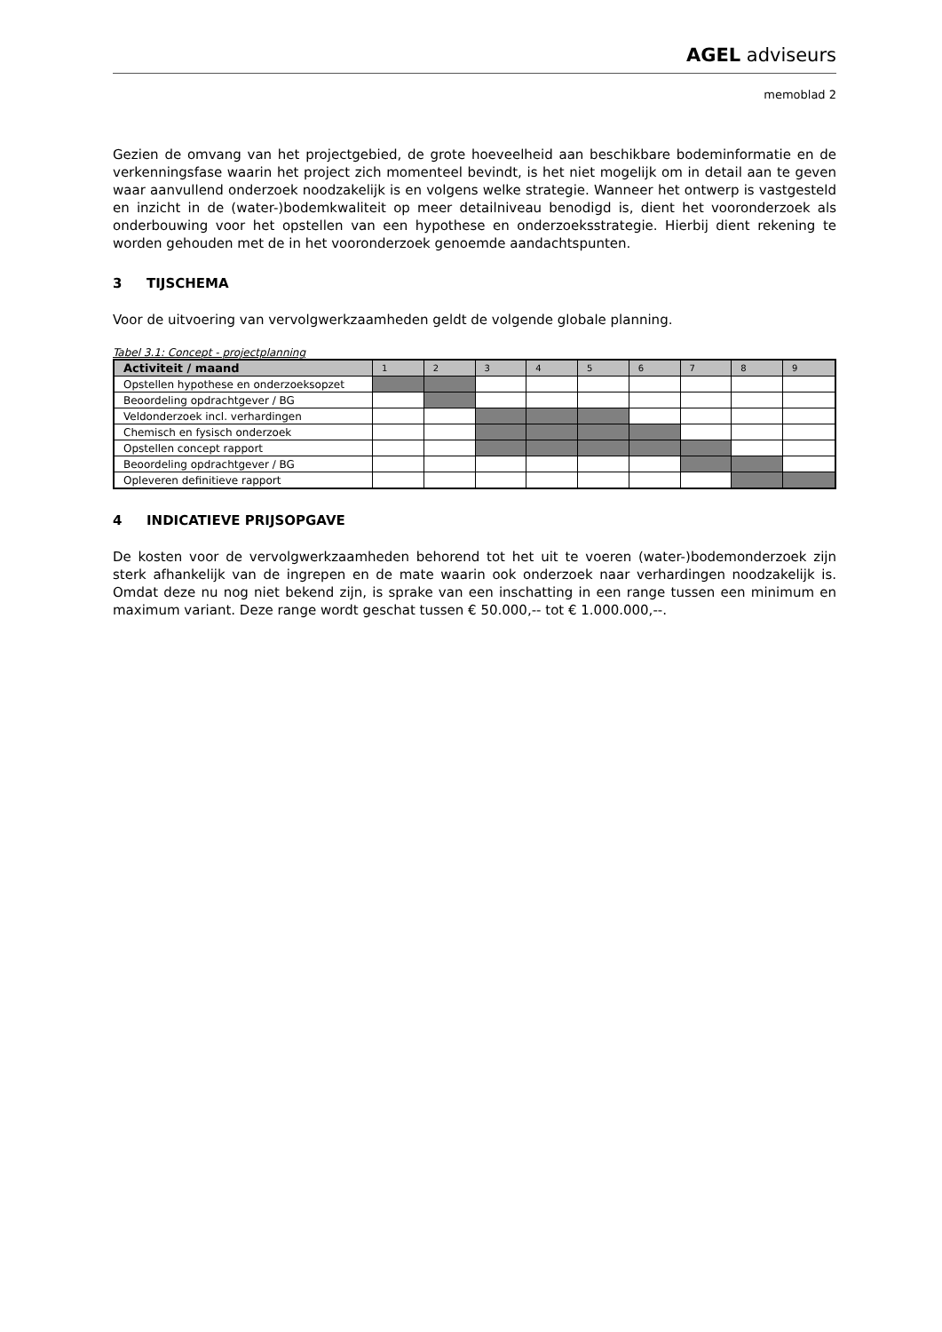AGEL adviseurs
memoblad 2
Gezien de omvang van het projectgebied, de grote hoeveelheid aan beschikbare bodeminformatie en de verkenningsfase waarin het project zich momenteel bevindt, is het niet mogelijk om in detail aan te geven waar aanvullend onderzoek noodzakelijk is en volgens welke strategie. Wanneer het ontwerp is vastgesteld en inzicht in de (water-)bodemkwaliteit op meer detailniveau benodigd is, dient het vooronderzoek als onderbouwing voor het opstellen van een hypothese en onderzoeksstrategie. Hierbij dient rekening te worden gehouden met de in het vooronderzoek genoemde aandachtspunten.
3 TIJSCHEMA
Voor de uitvoering van vervolgwerkzaamheden geldt de volgende globale planning.
Tabel 3.1: Concept - projectplanning
| Activiteit / maand | 1 | 2 | 3 | 4 | 5 | 6 | 7 | 8 | 9 |
| --- | --- | --- | --- | --- | --- | --- | --- | --- | --- |
| Opstellen hypothese en onderzoeksopzet | | | | | | | | | |
| Beoordeling opdrachtgever / BG | | | | | | | | | |
| Veldonderzoek incl. verhardingen | | | | | | | | | |
| Chemisch en fysisch onderzoek | | | | | | | | | |
| Opstellen concept rapport | | | | | | | | | |
| Beoordeling opdrachtgever / BG | | | | | | | | | |
| Opleveren definitieve rapport | | | | | | | | | |
4 INDICATIEVE PRIJSOPGAVE
De kosten voor de vervolgwerkzaamheden behorend tot het uit te voeren (water-)bodemonderzoek zijn sterk afhankelijk van de ingrepen en de mate waarin ook onderzoek naar verhardingen noodzakelijk is. Omdat deze nu nog niet bekend zijn, is sprake van een inschatting in een range tussen een minimum en maximum variant. Deze range wordt geschat tussen € 50.000,-- tot € 1.000.000,--.